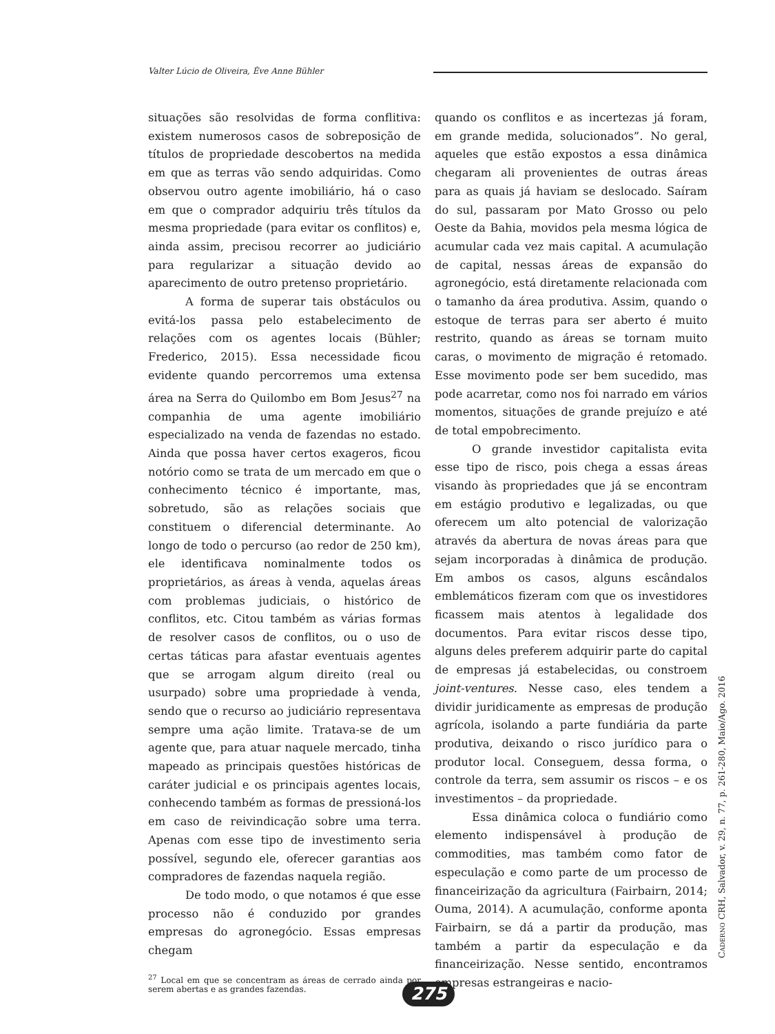Valter Lúcio de Oliveira, Ève Anne Bühler
situações são resolvidas de forma conflitiva: existem numerosos casos de sobreposição de títulos de propriedade descobertos na medida em que as terras vão sendo adquiridas. Como observou outro agente imobiliário, há o caso em que o comprador adquiriu três títulos da mesma propriedade (para evitar os conflitos) e, ainda assim, precisou recorrer ao judiciário para regularizar a situação devido ao aparecimento de outro pretenso proprietário.
A forma de superar tais obstáculos ou evitá-los passa pelo estabelecimento de relações com os agentes locais (Bühler; Frederico, 2015). Essa necessidade ficou evidente quando percorremos uma extensa área na Serra do Quilombo em Bom Jesus<sup>27</sup> na companhia de uma agente imobiliário especializado na venda de fazendas no estado. Ainda que possa haver certos exageros, ficou notório como se trata de um mercado em que o conhecimento técnico é importante, mas, sobretudo, são as relações sociais que constituem o diferencial determinante. Ao longo de todo o percurso (ao redor de 250 km), ele identificava nominalmente todos os proprietários, as áreas à venda, aquelas áreas com problemas judiciais, o histórico de conflitos, etc. Citou também as várias formas de resolver casos de conflitos, ou o uso de certas táticas para afastar eventuais agentes que se arrogam algum direito (real ou usurpado) sobre uma propriedade à venda, sendo que o recurso ao judiciário representava sempre uma ação limite. Tratava-se de um agente que, para atuar naquele mercado, tinha mapeado as principais questões históricas de caráter judicial e os principais agentes locais, conhecendo também as formas de pressioná-los em caso de reivindicação sobre uma terra. Apenas com esse tipo de investimento seria possível, segundo ele, oferecer garantias aos compradores de fazendas naquela região.
De todo modo, o que notamos é que esse processo não é conduzido por grandes empresas do agronegócio. Essas empresas chegam
<sup>27</sup> Local em que se concentram as áreas de cerrado ainda por serem abertas e as grandes fazendas.
quando os conflitos e as incertezas já foram, em grande medida, solucionados”. No geral, aqueles que estão expostos a essa dinâmica chegaram ali provenientes de outras áreas para as quais já haviam se deslocado. Saíram do sul, passaram por Mato Grosso ou pelo Oeste da Bahia, movidos pela mesma lógica de acumular cada vez mais capital. A acumulação de capital, nessas áreas de expansão do agronegócio, está diretamente relacionada com o tamanho da área produtiva. Assim, quando o estoque de terras para ser aberto é muito restrito, quando as áreas se tornam muito caras, o movimento de migração é retomado. Esse movimento pode ser bem sucedido, mas pode acarretar, como nos foi narrado em vários momentos, situações de grande prejuízo e até de total empobrecimento.
O grande investidor capitalista evita esse tipo de risco, pois chega a essas áreas visando às propriedades que já se encontram em estágio produtivo e legalizadas, ou que oferecem um alto potencial de valorização através da abertura de novas áreas para que sejam incorporadas à dinâmica de produção. Em ambos os casos, alguns escândalos emblemáticos fizeram com que os investidores ficassem mais atentos à legalidade dos documentos. Para evitar riscos desse tipo, alguns deles preferem adquirir parte do capital de empresas já estabelecidas, ou constroem joint-ventures. Nesse caso, eles tendem a dividir juridicamente as empresas de produção agrícola, isolando a parte fundiária da parte produtiva, deixando o risco jurídico para o produtor local. Conseguem, dessa forma, o controle da terra, sem assumir os riscos – e os investimentos – da propriedade.
Essa dinâmica coloca o fundiário como elemento indispensável à produção de commodities, mas também como fator de especulação e como parte de um processo de financeirização da agricultura (Fairbairn, 2014; Ouma, 2014). A acumulação, conforme aponta Fairbairn, se dá a partir da produção, mas também a partir da especulação e da financeirização. Nesse sentido, encontramos empresas estrangeiras e nacio-
CADERNO CRH, Salvador, v. 29, n. 77, p. 261-280, Maio/Ago. 2016
275